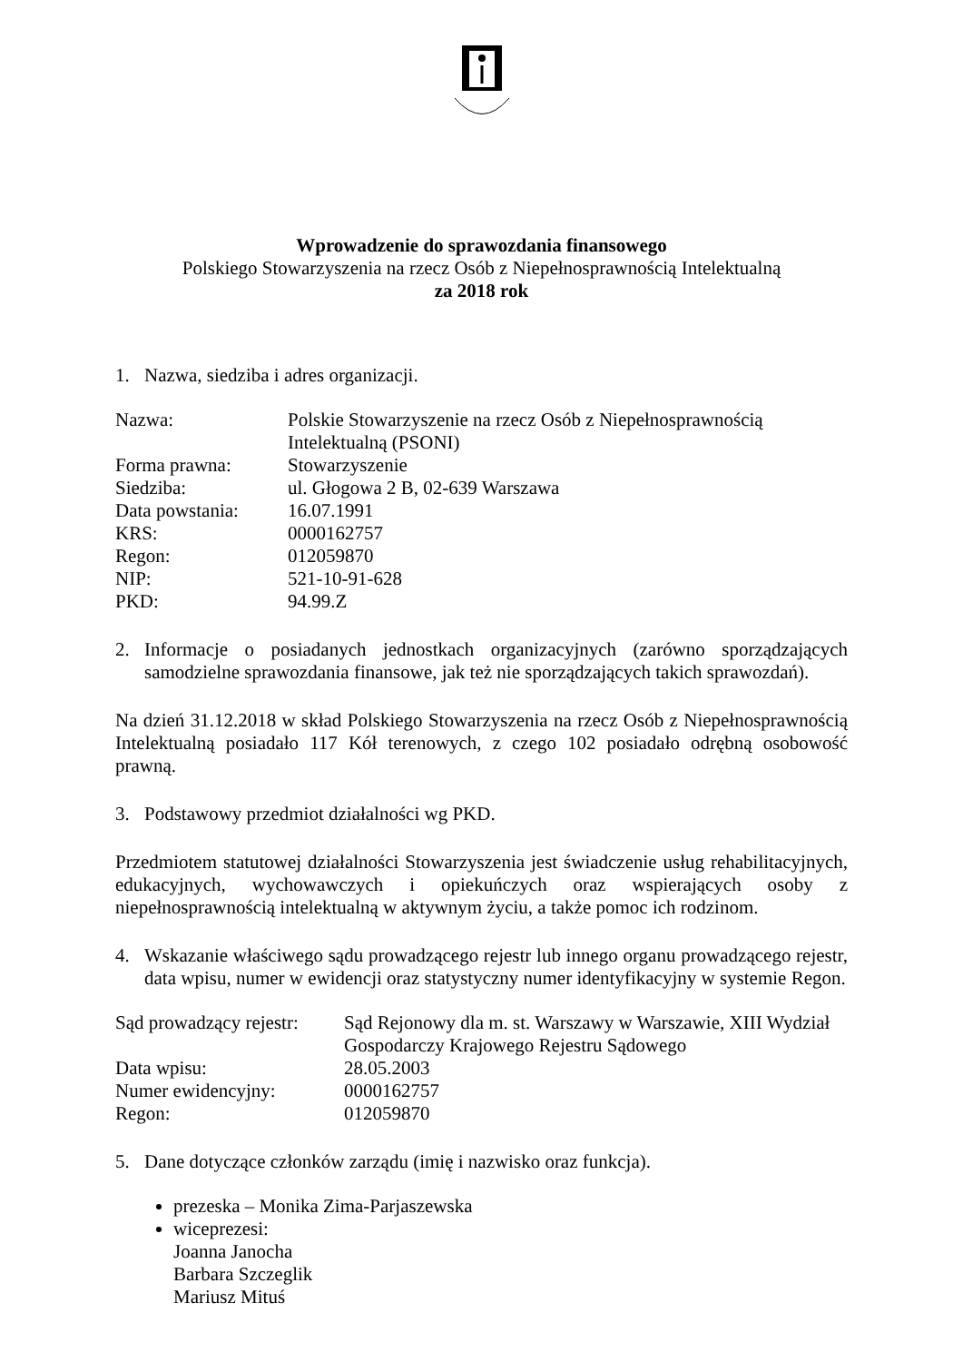Wprowadzenie do sprawozdania finansowego
Polskiego Stowarzyszenia na rzecz Osób z Niepełnosprawnością Intelektualną
za 2018 rok
1. Nazwa, siedziba i adres organizacji.
| Nazwa: | Polskie Stowarzyszenie na rzecz Osób z Niepełnosprawnością Intelektualną (PSONI) |
| Forma prawna: | Stowarzyszenie |
| Siedziba: | ul. Głogowa 2 B, 02-639 Warszawa |
| Data powstania: | 16.07.1991 |
| KRS: | 0000162757 |
| Regon: | 012059870 |
| NIP: | 521-10-91-628 |
| PKD: | 94.99.Z |
2. Informacje o posiadanych jednostkach organizacyjnych (zarówno sporządzających samodzielne sprawozdania finansowe, jak też nie sporządzających takich sprawozdań).
Na dzień 31.12.2018 w skład Polskiego Stowarzyszenia na rzecz Osób z Niepełnosprawnością Intelektualną posiadało 117 Kół terenowych, z czego 102 posiadało odrębną osobowość prawną.
3. Podstawowy przedmiot działalności wg PKD.
Przedmiotem statutowej działalności Stowarzyszenia jest świadczenie usług rehabilitacyjnych, edukacyjnych, wychowawczych i opiekuńczych oraz wspierających osoby z niepełnosprawnością intelektualną w aktywnym życiu, a także pomoc ich rodzinom.
4. Wskazanie właściwego sądu prowadzącego rejestr lub innego organu prowadzącego rejestr, data wpisu, numer w ewidencji oraz statystyczny numer identyfikacyjny w systemie Regon.
| Sąd prowadzący rejestr: | Sąd Rejonowy dla m. st. Warszawy w Warszawie, XIII Wydział Gospodarczy Krajowego Rejestru Sądowego |
| Data wpisu: | 28.05.2003 |
| Numer ewidencyjny: | 0000162757 |
| Regon: | 012059870 |
5. Dane dotyczące członków zarządu (imię i nazwisko oraz funkcja).
prezeska – Monika Zima-Parjaszewska
wiceprezesi:
Joanna Janocha
Barbara Szczeglik
Mariusz Mituś